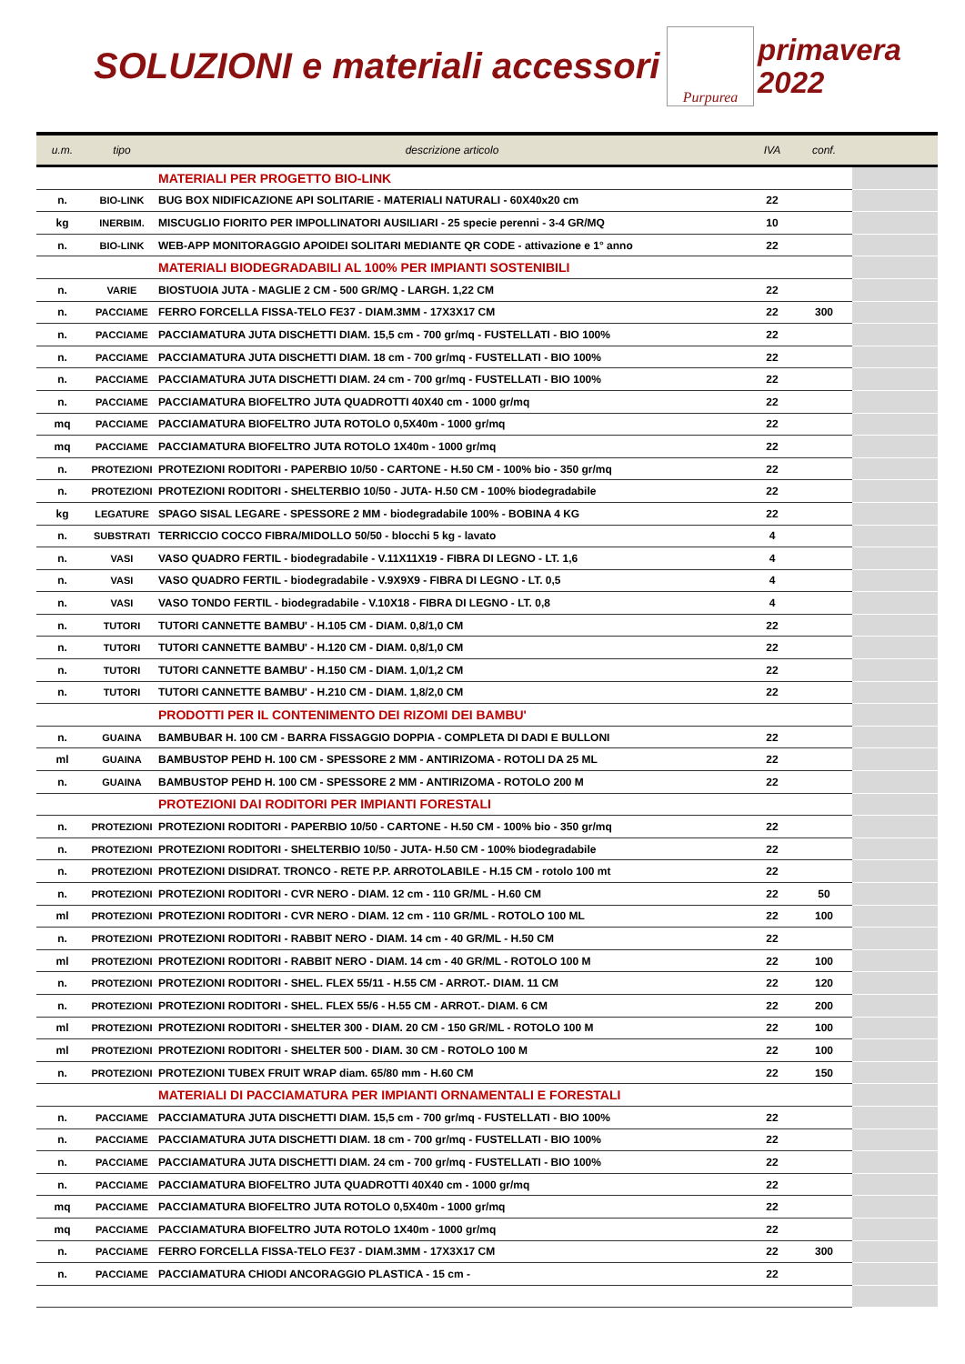SOLUZIONI e materiali accessori
Purpurea
primavera
2022
| u.m. | tipo | descrizione articolo | IVA | conf. | |
| --- | --- | --- | --- | --- | --- |
| | | MATERIALI PER PROGETTO BIO-LINK | | | |
| n. | BIO-LINK | BUG BOX NIDIFICAZIONE API SOLITARIE - MATERIALI NATURALI - 60X40x20 cm | 22 | | |
| kg | INERBIM. | MISCUGLIO FIORITO PER IMPOLLINATORI AUSILIARI - 25 specie perenni - 3-4 GR/MQ | 10 | | |
| n. | BIO-LINK | WEB-APP MONITORAGGIO APOIDEI SOLITARI MEDIANTE QR CODE - attivazione e 1° anno | 22 | | |
| | | MATERIALI BIODEGRADABILI AL 100% PER IMPIANTI SOSTENIBILI | | | |
| n. | VARIE | BIOSTUOIA JUTA - MAGLIE 2 CM - 500 GR/MQ - LARGH. 1,22 CM | 22 | | |
| n. | PACCIAME | FERRO FORCELLA FISSA-TELO FE37 - DIAM.3MM - 17X3X17 CM | 22 | 300 | |
| n. | PACCIAME | PACCIAMATURA JUTA DISCHETTI DIAM. 15,5 cm - 700 gr/mq - FUSTELLATI - BIO 100% | 22 | | |
| n. | PACCIAME | PACCIAMATURA JUTA DISCHETTI DIAM. 18 cm - 700 gr/mq - FUSTELLATI - BIO 100% | 22 | | |
| n. | PACCIAME | PACCIAMATURA JUTA DISCHETTI DIAM. 24 cm - 700 gr/mq - FUSTELLATI - BIO 100% | 22 | | |
| n. | PACCIAME | PACCIAMATURA BIOFELTRO JUTA QUADROTTI 40X40 cm - 1000 gr/mq | 22 | | |
| mq | PACCIAME | PACCIAMATURA BIOFELTRO JUTA ROTOLO 0,5X40m - 1000 gr/mq | 22 | | |
| mq | PACCIAME | PACCIAMATURA BIOFELTRO JUTA ROTOLO 1X40m - 1000 gr/mq | 22 | | |
| n. | PROTEZIONI | PROTEZIONI RODITORI - PAPERBIO 10/50 - CARTONE - H.50 CM - 100% bio - 350 gr/mq | 22 | | |
| n. | PROTEZIONI | PROTEZIONI RODITORI - SHELTERBIO 10/50 - JUTA- H.50 CM - 100% biodegradabile | 22 | | |
| kg | LEGATURE | SPAGO SISAL LEGARE - SPESSORE 2 MM - biodegradabile 100% - BOBINA 4 KG | 22 | | |
| n. | SUBSTRATI | TERRICCIO COCCO FIBRA/MIDOLLO 50/50 - blocchi 5 kg - lavato | 4 | | |
| n. | VASI | VASO QUADRO FERTIL - biodegradabile - V.11X11X19 - FIBRA DI LEGNO - LT. 1,6 | 4 | | |
| n. | VASI | VASO QUADRO FERTIL - biodegradabile - V.9X9X9 - FIBRA DI LEGNO - LT. 0,5 | 4 | | |
| n. | VASI | VASO TONDO FERTIL - biodegradabile - V.10X18 - FIBRA DI LEGNO - LT. 0,8 | 4 | | |
| n. | TUTORI | TUTORI CANNETTE BAMBU' - H.105 CM - DIAM. 0,8/1,0 CM | 22 | | |
| n. | TUTORI | TUTORI CANNETTE BAMBU' - H.120 CM - DIAM. 0,8/1,0 CM | 22 | | |
| n. | TUTORI | TUTORI CANNETTE BAMBU' - H.150 CM - DIAM. 1,0/1,2 CM | 22 | | |
| n. | TUTORI | TUTORI CANNETTE BAMBU' - H.210 CM - DIAM. 1,8/2,0 CM | 22 | | |
| | | PRODOTTI PER IL CONTENIMENTO DEI RIZOMI DEI BAMBU' | | | |
| n. | GUAINA | BAMBUBAR H. 100 CM - BARRA FISSAGGIO DOPPIA - COMPLETA DI DADI E BULLONI | 22 | | |
| ml | GUAINA | BAMBUSTOP PEHD H. 100 CM - SPESSORE 2 MM - ANTIRIZOMA - ROTOLI DA 25 ML | 22 | | |
| n. | GUAINA | BAMBUSTOP PEHD H. 100 CM - SPESSORE 2 MM - ANTIRIZOMA - ROTOLO 200 M | 22 | | |
| | | PROTEZIONI DAI RODITORI PER IMPIANTI FORESTALI | | | |
| n. | PROTEZIONI | PROTEZIONI RODITORI - PAPERBIO 10/50 - CARTONE - H.50 CM - 100% bio - 350 gr/mq | 22 | | |
| n. | PROTEZIONI | PROTEZIONI RODITORI - SHELTERBIO 10/50 - JUTA- H.50 CM - 100% biodegradabile | 22 | | |
| n. | PROTEZIONI | PROTEZIONI DISIDRAT. TRONCO - RETE P.P. ARROTOLABILE - H.15 CM - rotolo 100 mt | 22 | | |
| n. | PROTEZIONI | PROTEZIONI RODITORI - CVR NERO - DIAM. 12 cm - 110 GR/ML - H.60 CM | 22 | 50 | |
| ml | PROTEZIONI | PROTEZIONI RODITORI - CVR NERO - DIAM. 12 cm - 110 GR/ML - ROTOLO 100 ML | 22 | 100 | |
| n. | PROTEZIONI | PROTEZIONI RODITORI - RABBIT NERO - DIAM. 14 cm - 40 GR/ML - H.50 CM | 22 | | |
| ml | PROTEZIONI | PROTEZIONI RODITORI - RABBIT NERO - DIAM. 14 cm - 40 GR/ML - ROTOLO 100 M | 22 | 100 | |
| n. | PROTEZIONI | PROTEZIONI RODITORI - SHEL. FLEX 55/11 - H.55 CM - ARROT.- DIAM. 11 CM | 22 | 120 | |
| n. | PROTEZIONI | PROTEZIONI RODITORI - SHEL. FLEX 55/6 - H.55 CM - ARROT.- DIAM. 6 CM | 22 | 200 | |
| ml | PROTEZIONI | PROTEZIONI RODITORI - SHELTER 300 - DIAM. 20 CM - 150 GR/ML - ROTOLO 100 M | 22 | 100 | |
| ml | PROTEZIONI | PROTEZIONI RODITORI - SHELTER 500 - DIAM. 30 CM - ROTOLO 100 M | 22 | 100 | |
| n. | PROTEZIONI | PROTEZIONI TUBEX FRUIT WRAP diam. 65/80 mm - H.60 CM | 22 | 150 | |
| | | MATERIALI DI PACCIAMATURA PER IMPIANTI ORNAMENTALI E FORESTALI | | | |
| n. | PACCIAME | PACCIAMATURA JUTA DISCHETTI DIAM. 15,5 cm - 700 gr/mq - FUSTELLATI - BIO 100% | 22 | | |
| n. | PACCIAME | PACCIAMATURA JUTA DISCHETTI DIAM. 18 cm - 700 gr/mq - FUSTELLATI - BIO 100% | 22 | | |
| n. | PACCIAME | PACCIAMATURA JUTA DISCHETTI DIAM. 24 cm - 700 gr/mq - FUSTELLATI - BIO 100% | 22 | | |
| n. | PACCIAME | PACCIAMATURA BIOFELTRO JUTA QUADROTTI 40X40 cm - 1000 gr/mq | 22 | | |
| mq | PACCIAME | PACCIAMATURA BIOFELTRO JUTA ROTOLO 0,5X40m - 1000 gr/mq | 22 | | |
| mq | PACCIAME | PACCIAMATURA BIOFELTRO JUTA ROTOLO 1X40m - 1000 gr/mq | 22 | | |
| n. | PACCIAME | FERRO FORCELLA FISSA-TELO FE37 - DIAM.3MM - 17X3X17 CM | 22 | 300 | |
| n. | PACCIAME | PACCIAMATURA CHIODI ANCORAGGIO PLASTICA - 15 cm - | 22 | | |